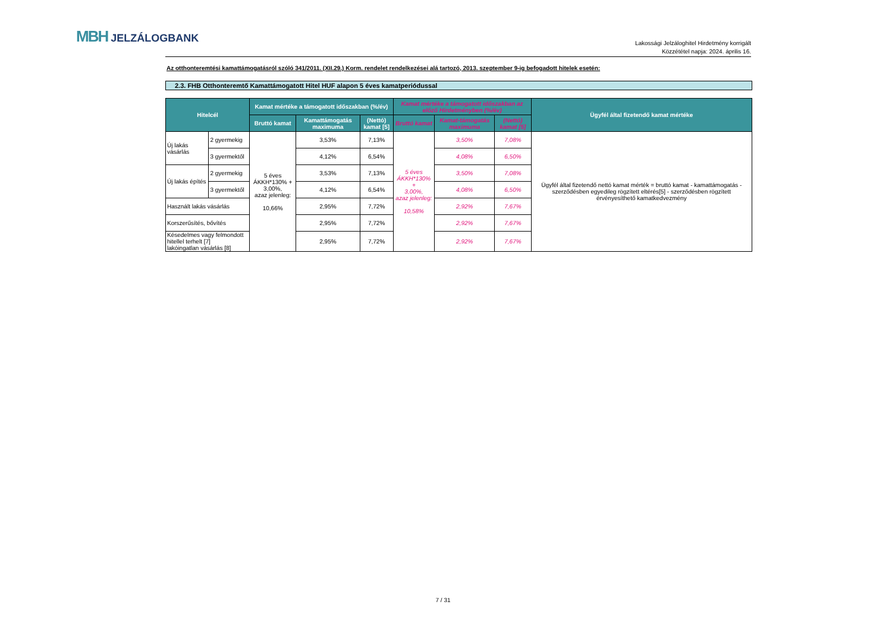MBH JELZÁLOGBANK
Lakossági Jelzáloghitel Hirdetmény korrigált
Közzététel napja: 2024. április 16.
Az otthonteremtési kamattámogatásról szóló 341/2011. (XII.29.) Korm. rendelet rendelkezései alá tartozó, 2013. szeptember 9-ig befogadott hitelek esetén:
2.3. FHB Otthonteremtő Kamattámogatott Hitel HUF alapon 5 éves kamatperiódussal
| Hitelcél | | Kamat mértéke a támogatott időszakban (%/év) | | | Kamat mértéke a támogatott időszakban az előző Hirdetményben (%/év) | | | Ügyfél által fizetendő kamat mértéke |
| --- | --- | --- | --- | --- | --- | --- | --- | --- |
| | | Bruttó kamat | Kamattámogatás maximuma | (Nettó) kamat [5] | Bruttó kamat | Kamat-támogatás maximuma | (Nettó) kamat [5] | |
| Új lakás vásárlás | 2 gyermekig | 5 éves ÁKKH*130% + 3,00%, azaz jelenleg: 10,66% | 3,53% | 7,13% | 5 éves ÁKKH*130% + 3,00%, azaz jelenleg: 10,58% | 3,50% | 7,08% | Ügyfél által fizetendő nettó kamat mérték = bruttó kamat - kamattámogatás -szerződésben egyedileg rögzített eltérés[5] - szerződésben rögzített érvényesíthető kamatkedvezmény |
| | 3 gyermektől | | 4,12% | 6,54% | | 4,08% | 6,50% | |
| Új lakás építés | 2 gyermekig | | 3,53% | 7,13% | | 3,50% | 7,08% | |
| | 3 gyermektől | | 4,12% | 6,54% | | 4,08% | 6,50% | |
| Használt lakás vásárlás | | | 2,95% | 7,72% | | 2,92% | 7,67% | |
| Korszerűsítés, bővítés | | | 2,95% | 7,72% | | 2,92% | 7,67% | |
| Késedelmes vagy felmondott hitellel terhelt [7] lakóingatlan vásárlás [8] | | | 2,95% | 7,72% | | 2,92% | 7,67% | |
7 / 31